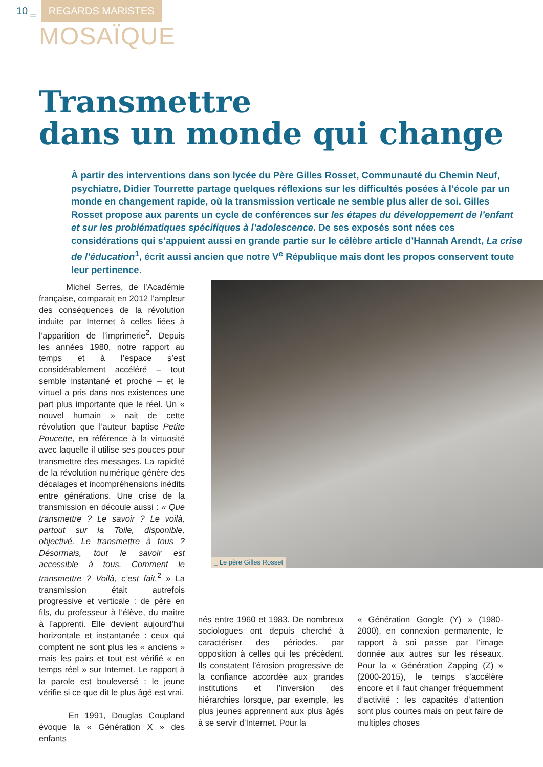10 ‗ REGARDS MARISTES
MOSAÏQUE
Transmettre
dans un monde qui change
À partir des interventions dans son lycée du Père Gilles Rosset, Communauté du Chemin Neuf, psychiatre, Didier Tourrette partage quelques réflexions sur les difficultés posées à l’école par un monde en changement rapide, où la transmission verticale ne semble plus aller de soi. Gilles Rosset propose aux parents un cycle de conférences sur les étapes du développement de l’enfant et sur les problématiques spécifiques à l’adolescence. De ses exposés sont nées ces considérations qui s’appuient aussi en grande partie sur le célèbre article d’Hannah Arendt, La crise de l’éducation<sup>1</sup>, écrit aussi ancien que notre V<sup>e</sup> République mais dont les propos conservent toute leur pertinence.
Michel Serres, de l’Académie française, comparait en 2012 l’ampleur des conséquences de la révolution induite par Internet à celles liées à l’apparition de l’imprimerie<sup>2</sup>. Depuis les années 1980, notre rapport au temps et à l’espace s’est considérablement accéléré – tout semble instantané et proche – et le virtuel a pris dans nos existences une part plus importante que le réel. Un « nouvel humain » nait de cette révolution que l’auteur baptise Petite Poucette, en référence à la virtuosité avec laquelle il utilise ses pouces pour transmettre des messages. La rapidité de la révolution numérique génère des décalages et incompréhensions inédits entre générations. Une crise de la transmission en découle aussi : « Que transmettre ? Le savoir ? Le voilà, partout sur la Toile, disponible, objectivé. Le transmettre à tous ? Désormais, tout le savoir est accessible à tous. Comment le transmettre ? Voilà, c’est fait.<sup>2</sup> » La transmission était autrefois progressive et verticale : de père en fils, du professeur à l’élève, du maitre à l’apprenti. Elle devient aujourd’hui horizontale et instantanée : ceux qui comptent ne sont plus les « anciens » mais les pairs et tout est vérifié « en temps réel » sur Internet. Le rapport à la parole est bouleversé : le jeune vérifie si ce que dit le plus âgé est vrai.
En 1991, Douglas Coupland évoque la « Génération X » des enfants
‗ Le père Gilles Rosset
nés entre 1960 et 1983. De nombreux sociologues ont depuis cherché à caractériser des périodes, par opposition à celles qui les précèdent. Ils constatent l’érosion progressive de la confiance accordée aux grandes institutions et l’inversion des hiérarchies lorsque, par exemple, les plus jeunes apprennent aux plus âgés à se servir d’Internet. Pour la
« Génération Google (Y) » (1980-2000), en connexion permanente, le rapport à soi passe par l’image donnée aux autres sur les réseaux. Pour la « Génération Zapping (Z) » (2000-2015), le temps s’accélère encore et il faut changer fréquemment d’activité : les capacités d’attention sont plus courtes mais on peut faire de multiples choses